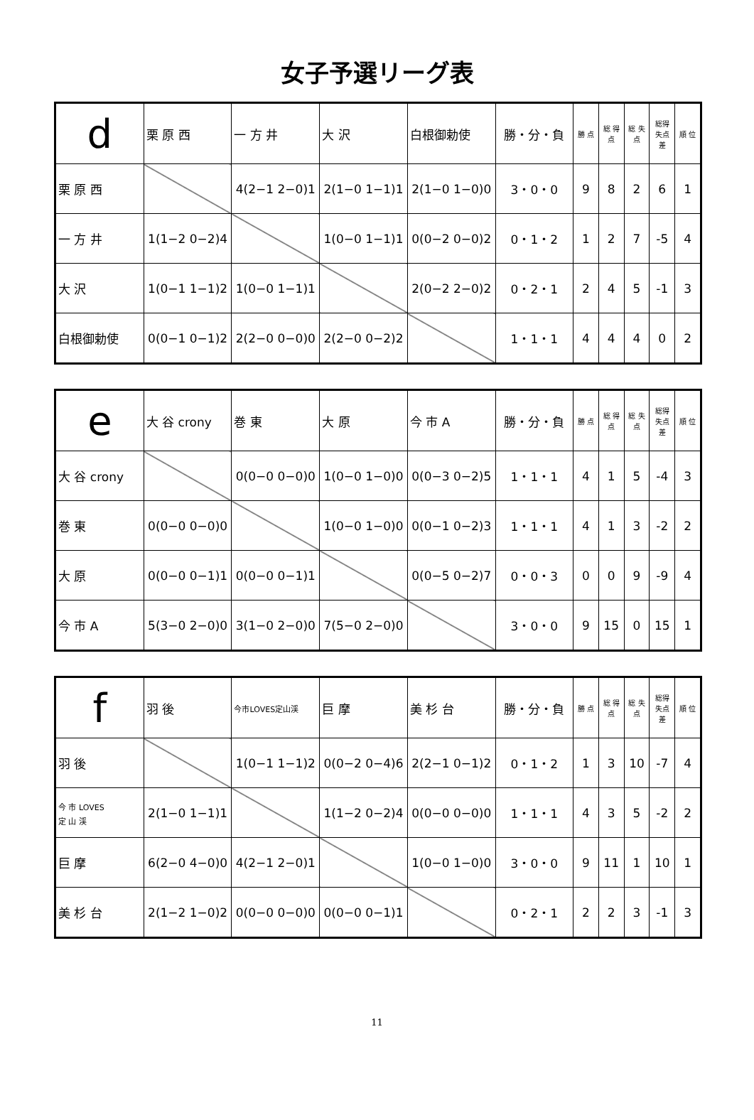女子予選リーグ表
| d | 栗 原 西 | 一 方 井 | 大 沢 | 白根御勅使 | 勝・分・負 | 勝 点 | 総 得 点 | 総 失 点 | 総得失点差 | 順 位 |
| --- | --- | --- | --- | --- | --- | --- | --- | --- | --- | --- |
| 栗 原 西 | | 4(2−1 2−0)1 | 2(1−0 1−1)1 | 2(1−0 1−0)0 | 3・0・0 | 9 | 8 | 2 | 6 | 1 |
| 一 方 井 | 1(1−2 0−2)4 | | 1(0−0 1−1)1 | 0(0−2 0−0)2 | 0・1・2 | 1 | 2 | 7 | -5 | 4 |
| 大 沢 | 1(0−1 1−1)2 | 1(0−0 1−1)1 | | 2(0−2 2−0)2 | 0・2・1 | 2 | 4 | 5 | -1 | 3 |
| 白根御勅使 | 0(0−1 0−1)2 | 2(2−0 0−0)0 | 2(2−0 0−2)2 | | 1・1・1 | 4 | 4 | 4 | 0 | 2 |
| e | 大 谷 crony | 巻 東 | 大 原 | 今 市 A | 勝・分・負 | 勝 点 | 総 得 点 | 総 失 点 | 総得失点差 | 順 位 |
| --- | --- | --- | --- | --- | --- | --- | --- | --- | --- | --- |
| 大 谷 crony | | 0(0−0 0−0)0 | 1(0−0 1−0)0 | 0(0−3 0−2)5 | 1・1・1 | 4 | 1 | 5 | -4 | 3 |
| 巻 東 | 0(0−0 0−0)0 | | 1(0−0 1−0)0 | 0(0−1 0−2)3 | 1・1・1 | 4 | 1 | 3 | -2 | 2 |
| 大 原 | 0(0−0 0−1)1 | 0(0−0 0−1)1 | | 0(0−5 0−2)7 | 0・0・3 | 0 | 0 | 9 | -9 | 4 |
| 今 市 A | 5(3−0 2−0)0 | 3(1−0 2−0)0 | 7(5−0 2−0)0 | | 3・0・0 | 9 | 15 | 0 | 15 | 1 |
| f | 羽 後 | 今市LOVES定山渓 | 巨 摩 | 美 杉 台 | 勝・分・負 | 勝 点 | 総 得 点 | 総 失 点 | 総得失点差 | 順 位 |
| --- | --- | --- | --- | --- | --- | --- | --- | --- | --- | --- |
| 羽 後 | | 1(0−1 1−1)2 | 0(0−2 0−4)6 | 2(2−1 0−1)2 | 0・1・2 | 1 | 3 | 10 | -7 | 4 |
| 今 市 LOVES 定 山 渓 | 2(1−0 1−1)1 | | 1(1−2 0−2)4 | 0(0−0 0−0)0 | 1・1・1 | 4 | 3 | 5 | -2 | 2 |
| 巨 摩 | 6(2−0 4−0)0 | 4(2−1 2−0)1 | | 1(0−0 1−0)0 | 3・0・0 | 9 | 11 | 1 | 10 | 1 |
| 美 杉 台 | 2(1−2 1−0)2 | 0(0−0 0−0)0 | 0(0−0 0−1)1 | | 0・2・1 | 2 | 2 | 3 | -1 | 3 |
11